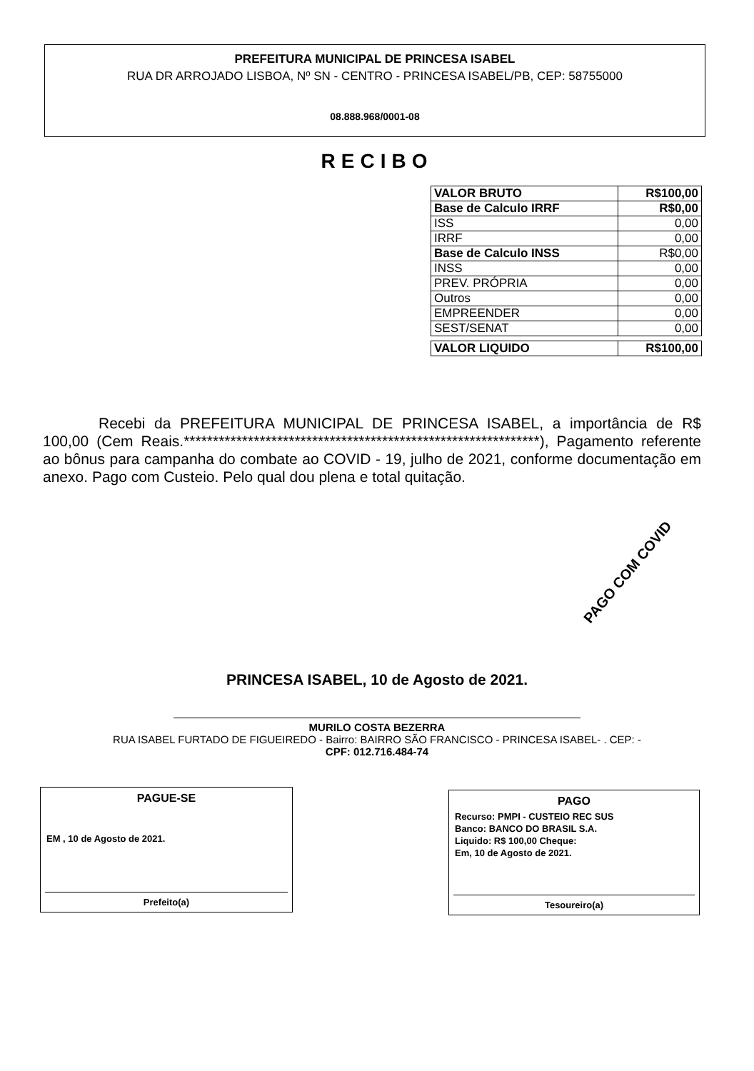PREFEITURA MUNICIPAL DE PRINCESA ISABEL
RUA DR ARROJADO LISBOA, Nº SN - CENTRO - PRINCESA ISABEL/PB, CEP: 58755000
08.888.968/0001-08
RECIBO
| VALOR BRUTO | R$100,00 |
| Base de Calculo IRRF | R$0,00 |
| ISS | 0,00 |
| IRRF | 0,00 |
| Base de Calculo INSS | R$0,00 |
| INSS | 0,00 |
| PREV. PRÓPRIA | 0,00 |
| Outros | 0,00 |
| EMPREENDER | 0,00 |
| SEST/SENAT | 0,00 |
| VALOR LIQUIDO | R$100,00 |
Recebi da PREFEITURA MUNICIPAL DE PRINCESA ISABEL, a importância de R$ 100,00 (Cem Reais.*************************************************************), Pagamento referente ao bônus para campanha do combate ao COVID - 19, julho de 2021, conforme documentação em anexo. Pago com Custeio. Pelo qual dou plena e total quitação.
PAGO COM COVID
PRINCESA ISABEL, 10 de Agosto de 2021.
MURILO COSTA BEZERRA
RUA ISABEL FURTADO DE FIGUEIREDO - Bairro: BAIRRO SÃO FRANCISCO - PRINCESA ISABEL- . CEP: -
CPF: 012.716.484-74
PAGUE-SE
EM , 10 de Agosto de 2021.
Prefeito(a)
PAGO
Recurso: PMPI - CUSTEIO REC SUS
Banco: BANCO DO BRASIL S.A.
Liquido: R$ 100,00 Cheque:
Em, 10 de Agosto de 2021.
Tesoureiro(a)